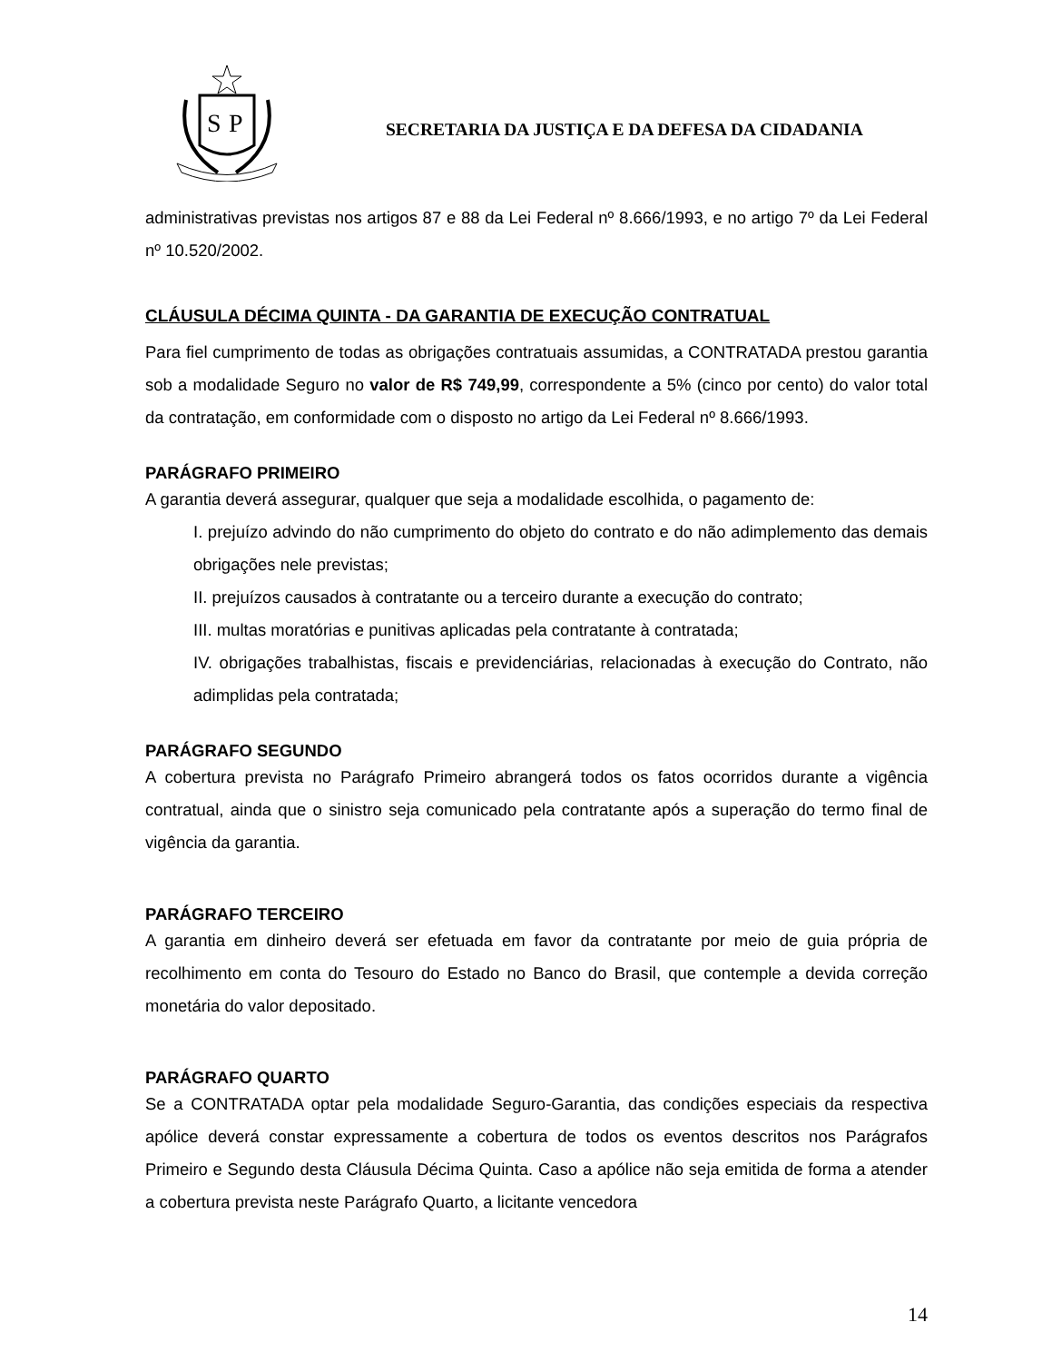S
P
SECRETARIA DA JUSTIÇA E DA DEFESA DA CIDADANIA
administrativas previstas nos artigos 87 e 88 da Lei Federal nº 8.666/1993, e no artigo 7º da Lei Federal nº 10.520/2002.
CLÁUSULA DÉCIMA QUINTA - DA GARANTIA DE EXECUÇÃO CONTRATUAL
Para fiel cumprimento de todas as obrigações contratuais assumidas, a CONTRATADA prestou garantia sob a modalidade Seguro no valor de R$ 749,99, correspondente a 5% (cinco por cento) do valor total da contratação, em conformidade com o disposto no artigo da Lei Federal nº 8.666/1993.
PARÁGRAFO PRIMEIRO
A garantia deverá assegurar, qualquer que seja a modalidade escolhida, o pagamento de:
I. prejuízo advindo do não cumprimento do objeto do contrato e do não adimplemento das demais obrigações nele previstas;
II. prejuízos causados à contratante ou a terceiro durante a execução do contrato;
III. multas moratórias e punitivas aplicadas pela contratante à contratada;
IV. obrigações trabalhistas, fiscais e previdenciárias, relacionadas à execução do Contrato, não adimplidas pela contratada;
PARÁGRAFO SEGUNDO
A cobertura prevista no Parágrafo Primeiro abrangerá todos os fatos ocorridos durante a vigência contratual, ainda que o sinistro seja comunicado pela contratante após a superação do termo final de vigência da garantia.
PARÁGRAFO TERCEIRO
A garantia em dinheiro deverá ser efetuada em favor da contratante por meio de guia própria de recolhimento em conta do Tesouro do Estado no Banco do Brasil, que contemple a devida correção monetária do valor depositado.
PARÁGRAFO QUARTO
Se a CONTRATADA optar pela modalidade Seguro-Garantia, das condições especiais da respectiva apólice deverá constar expressamente a cobertura de todos os eventos descritos nos Parágrafos Primeiro e Segundo desta Cláusula Décima Quinta. Caso a apólice não seja emitida de forma a atender a cobertura prevista neste Parágrafo Quarto, a licitante vencedora
14